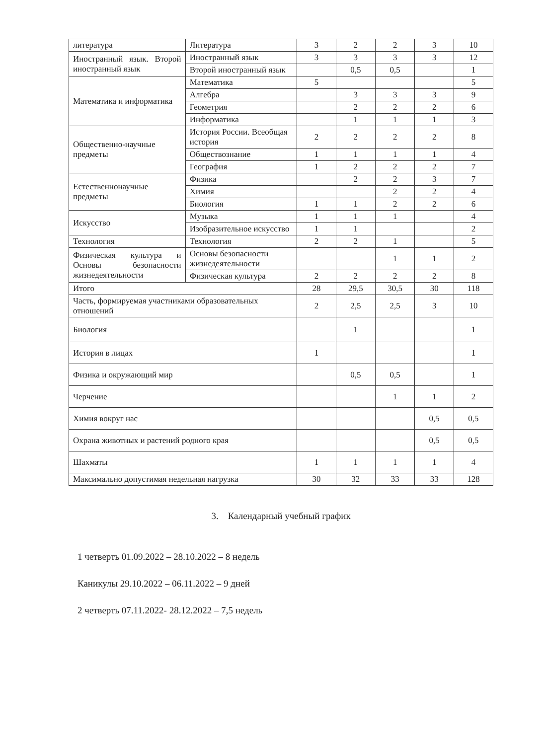| литература | Литература | 3 | 2 | 2 | 3 | 10 |
| Иностранный язык. Второй иностранный язык | Иностранный язык | 3 | 3 | 3 | 3 | 12 |
| | Второй иностранный язык | | 0,5 | 0,5 | | 1 |
| Математика и информатика | Математика | 5 | | | | 5 |
| | Алгебра | | 3 | 3 | 3 | 9 |
| | Геометрия | | 2 | 2 | 2 | 6 |
| | Информатика | | 1 | 1 | 1 | 3 |
| Общественно-научные предметы | История России. Всеобщая история | 2 | 2 | 2 | 2 | 8 |
| | Обществознание | 1 | 1 | 1 | 1 | 4 |
| | География | 1 | 2 | 2 | 2 | 7 |
| Естественнонаучные предметы | Физика | | 2 | 2 | 3 | 7 |
| | Химия | | | 2 | 2 | 4 |
| | Биология | 1 | 1 | 2 | 2 | 6 |
| Искусство | Музыка | 1 | 1 | 1 | | 4 |
| | Изобразительное искусство | 1 | 1 | | | 2 |
| Технология | Технология | 2 | 2 | 1 | | 5 |
| Физическая культура и Основы безопасности жизнедеятельности | Основы безопасности жизнедеятельности | | | 1 | 1 | 2 |
| | Физическая культура | 2 | 2 | 2 | 2 | 8 |
| Итого | | 28 | 29,5 | 30,5 | 30 | 118 |
| Часть, формируемая участниками образовательных отношений | | 2 | 2,5 | 2,5 | 3 | 10 |
| Биология | | | 1 | | | 1 |
| История в лицах | | 1 | | | | 1 |
| Физика и окружающий мир | | | 0,5 | 0,5 | | 1 |
| Черчение | | | | 1 | 1 | 2 |
| Химия вокруг нас | | | | | 0,5 | 0,5 |
| Охрана животных и растений родного края | | | | | 0,5 | 0,5 |
| Шахматы | | 1 | 1 | 1 | 1 | 4 |
| Максимально допустимая недельная нагрузка | | 30 | 32 | 33 | 33 | 128 |
3. Календарный учебный график
1 четверть 01.09.2022 – 28.10.2022 – 8 недель
Каникулы 29.10.2022 – 06.11.2022 – 9 дней
2 четверть 07.11.2022- 28.12.2022 – 7,5 недель